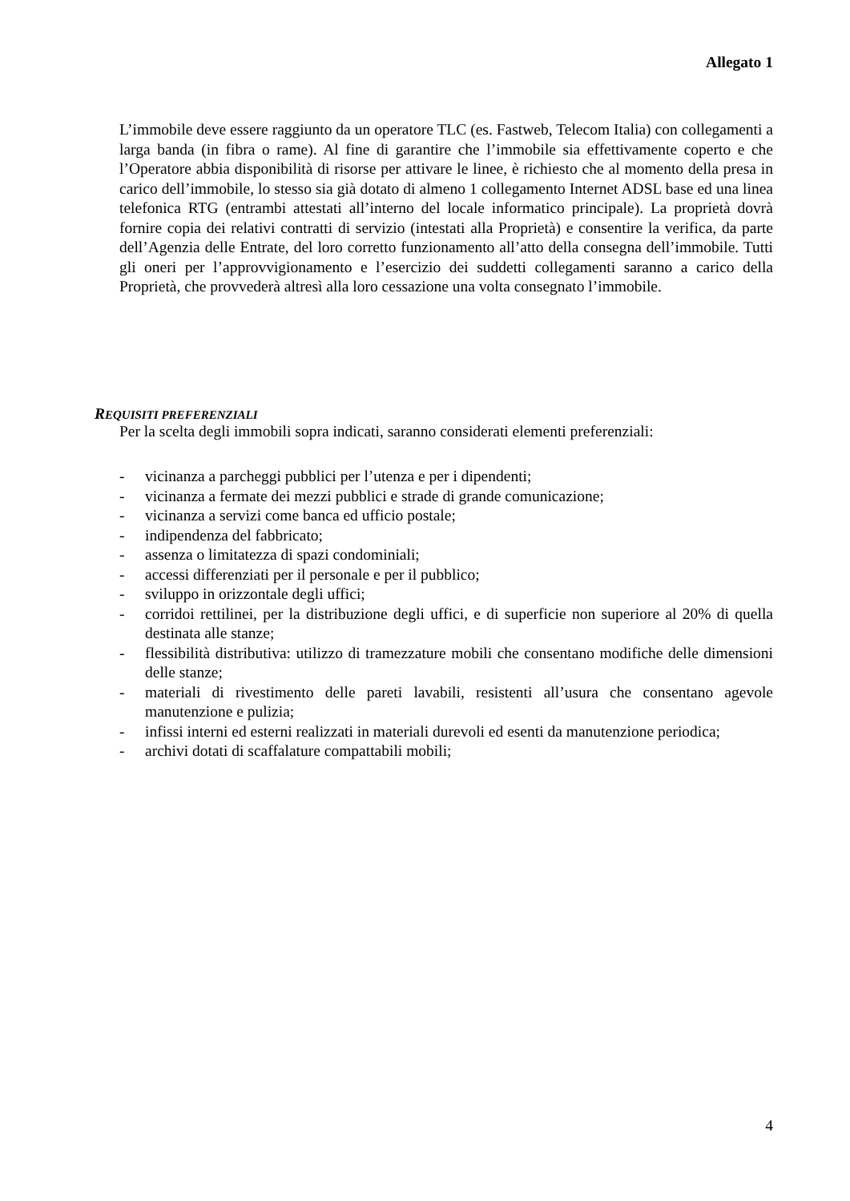Allegato 1
L’immobile deve essere raggiunto da un operatore TLC (es. Fastweb, Telecom Italia) con collegamenti a larga banda (in fibra o rame). Al fine di garantire che l’immobile sia effettivamente coperto e che l’Operatore abbia disponibilità di risorse per attivare le linee, è richiesto che al momento della presa in carico dell’immobile, lo stesso sia già dotato di almeno 1 collegamento Internet ADSL base ed una linea telefonica RTG (entrambi attestati all’interno del locale informatico principale). La proprietà dovrà fornire copia dei relativi contratti di servizio (intestati alla Proprietà) e consentire la verifica, da parte dell’Agenzia delle Entrate, del loro corretto funzionamento all’atto della consegna dell’immobile. Tutti gli oneri per l’approvvigionamento e l’esercizio dei suddetti collegamenti saranno a carico della Proprietà, che provvederà altresì alla loro cessazione una volta consegnato l’immobile.
REQUISITI PREFERENZIALI
Per la scelta degli immobili sopra indicati, saranno considerati elementi preferenziali:
- vicinanza a parcheggi pubblici per l’utenza e per i dipendenti;
- vicinanza a fermate dei mezzi pubblici e strade di grande comunicazione;
- vicinanza a servizi come banca ed ufficio postale;
- indipendenza del fabbricato;
- assenza o limitatezza di spazi condominiali;
- accessi differenziati per il personale e per il pubblico;
- sviluppo in orizzontale degli uffici;
- corridoi rettilinei, per la distribuzione degli uffici, e di superficie non superiore al 20% di quella destinata alle stanze;
- flessibilità distributiva: utilizzo di tramezzature mobili che consentano modifiche delle dimensioni delle stanze;
- materiali di rivestimento delle pareti lavabili, resistenti all’usura che consentano agevole manutenzione e pulizia;
- infissi interni ed esterni realizzati in materiali durevoli ed esenti da manutenzione periodica;
- archivi dotati di scaffalature compattabili mobili;
4